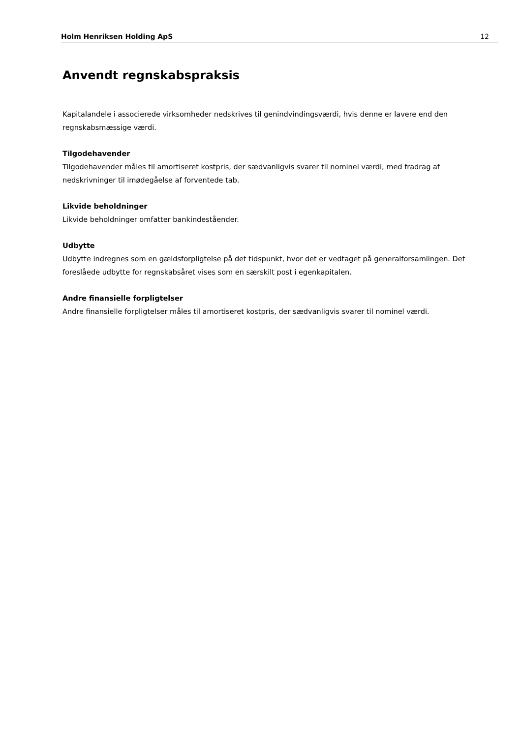Holm Henriksen Holding ApS 12
Anvendt regnskabspraksis
Kapitalandele i associerede virksomheder nedskrives til genindvindingsværdi, hvis denne er lavere end den regnskabsmæssige værdi.
Tilgodehavender
Tilgodehavender måles til amortiseret kostpris, der sædvanligvis svarer til nominel værdi, med fradrag af nedskrivninger til imødegåelse af forventede tab.
Likvide beholdninger
Likvide beholdninger omfatter bankindeståender.
Udbytte
Udbytte indregnes som en gældsforpligtelse på det tidspunkt, hvor det er vedtaget på generalforsamlingen. Det foreslåede udbytte for regnskabsåret vises som en særskilt post i egenkapitalen.
Andre finansielle forpligtelser
Andre finansielle forpligtelser måles til amortiseret kostpris, der sædvanligvis svarer til nominel værdi.